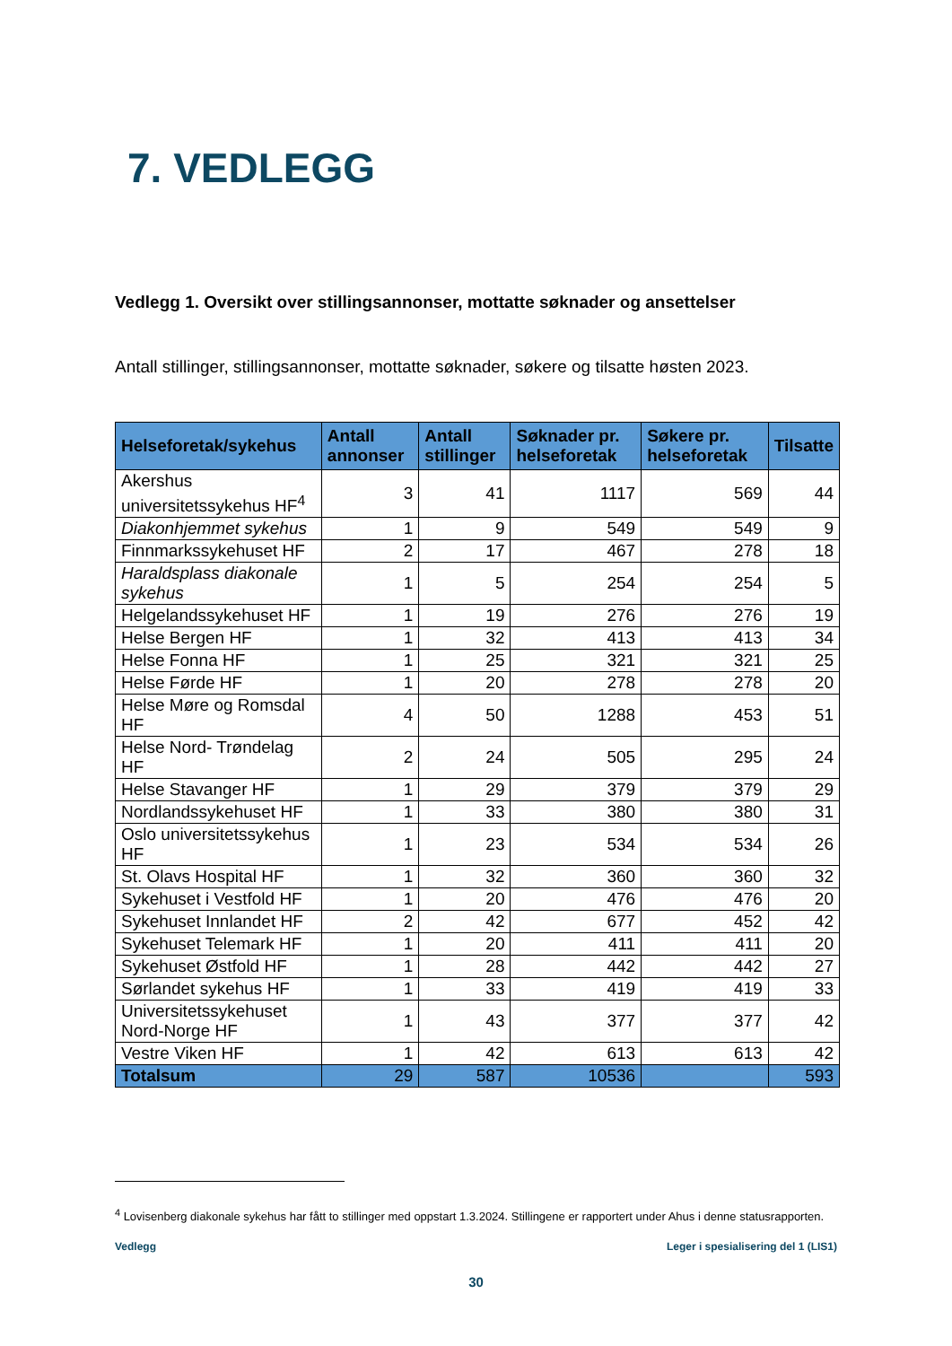7. VEDLEGG
Vedlegg 1. Oversikt over stillingsannonser, mottatte søknader og ansettelser
Antall stillinger, stillingsannonser, mottatte søknader, søkere og tilsatte høsten 2023.
| Helseforetak/sykehus | Antall annonser | Antall stillinger | Søknader pr. helseforetak | Søkere pr. helseforetak | Tilsatte |
| --- | --- | --- | --- | --- | --- |
| Akershus universitetssykehus HF<sup>4</sup> | 3 | 41 | 1117 | 569 | 44 |
| Diakonhjemmet sykehus | 1 | 9 | 549 | 549 | 9 |
| Finnmarkssykehuset HF | 2 | 17 | 467 | 278 | 18 |
| Haraldsplass diakonale sykehus | 1 | 5 | 254 | 254 | 5 |
| Helgelandssykehuset HF | 1 | 19 | 276 | 276 | 19 |
| Helse Bergen HF | 1 | 32 | 413 | 413 | 34 |
| Helse Fonna HF | 1 | 25 | 321 | 321 | 25 |
| Helse Førde HF | 1 | 20 | 278 | 278 | 20 |
| Helse Møre og Romsdal HF | 4 | 50 | 1288 | 453 | 51 |
| Helse Nord- Trøndelag HF | 2 | 24 | 505 | 295 | 24 |
| Helse Stavanger HF | 1 | 29 | 379 | 379 | 29 |
| Nordlandssykehuset HF | 1 | 33 | 380 | 380 | 31 |
| Oslo universitetssykehus HF | 1 | 23 | 534 | 534 | 26 |
| St. Olavs Hospital HF | 1 | 32 | 360 | 360 | 32 |
| Sykehuset i Vestfold HF | 1 | 20 | 476 | 476 | 20 |
| Sykehuset Innlandet HF | 2 | 42 | 677 | 452 | 42 |
| Sykehuset Telemark HF | 1 | 20 | 411 | 411 | 20 |
| Sykehuset Østfold HF | 1 | 28 | 442 | 442 | 27 |
| Sørlandet sykehus HF | 1 | 33 | 419 | 419 | 33 |
| Universitetssykehuset Nord-Norge HF | 1 | 43 | 377 | 377 | 42 |
| Vestre Viken HF | 1 | 42 | 613 | 613 | 42 |
| Totalsum | 29 | 587 | 10536 | | 593 |
<sup>4</sup> Lovisenberg diakonale sykehus har fått to stillinger med oppstart 1.3.2024. Stillingene er rapportert under Ahus i denne statusrapporten.
Vedlegg Leger i spesialisering del 1 (LIS1)
30